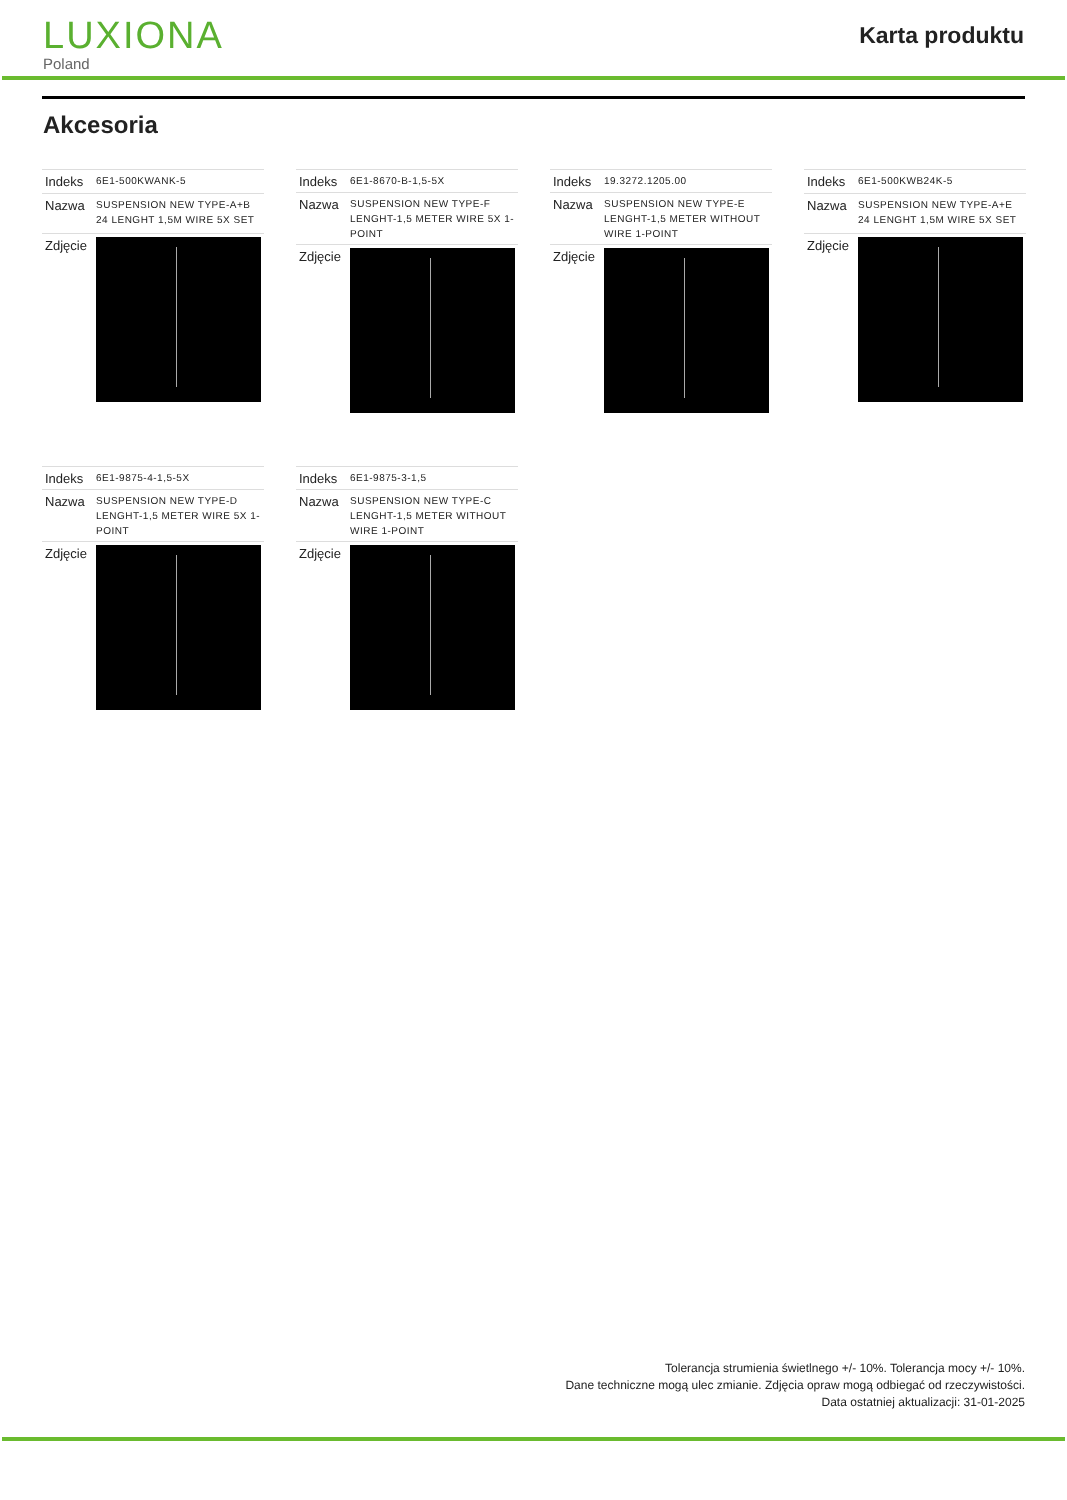LUXIONA
Poland
Karta produktu
Akcesoria
| Indeks | 6E1-500KWANK-5 |
| Nazwa | SUSPENSION NEW TYPE-A+B 24 LENGHT 1,5M WIRE 5X SET |
| Zdjęcie | |
| Indeks | 6E1-8670-B-1,5-5X |
| Nazwa | SUSPENSION NEW TYPE-F LENGHT-1,5 METER WIRE 5X 1-POINT |
| Zdjęcie | |
| Indeks | 19.3272.1205.00 |
| Nazwa | SUSPENSION NEW TYPE-E LENGHT-1,5 METER WITHOUT WIRE 1-POINT |
| Zdjęcie | |
| Indeks | 6E1-500KWB24K-5 |
| Nazwa | SUSPENSION NEW TYPE-A+E 24 LENGHT 1,5M WIRE 5X SET |
| Zdjęcie | |
| Indeks | 6E1-9875-4-1,5-5X |
| Nazwa | SUSPENSION NEW TYPE-D LENGHT-1,5 METER WIRE 5X 1-POINT |
| Zdjęcie | |
| Indeks | 6E1-9875-3-1,5 |
| Nazwa | SUSPENSION NEW TYPE-C LENGHT-1,5 METER WITHOUT WIRE 1-POINT |
| Zdjęcie | |
Tolerancja strumienia świetlnego +/- 10%. Tolerancja mocy +/- 10%.
Dane techniczne mogą ulec zmianie. Zdjęcia opraw mogą odbiegać od rzeczywistości.
Data ostatniej aktualizacji: 31-01-2025